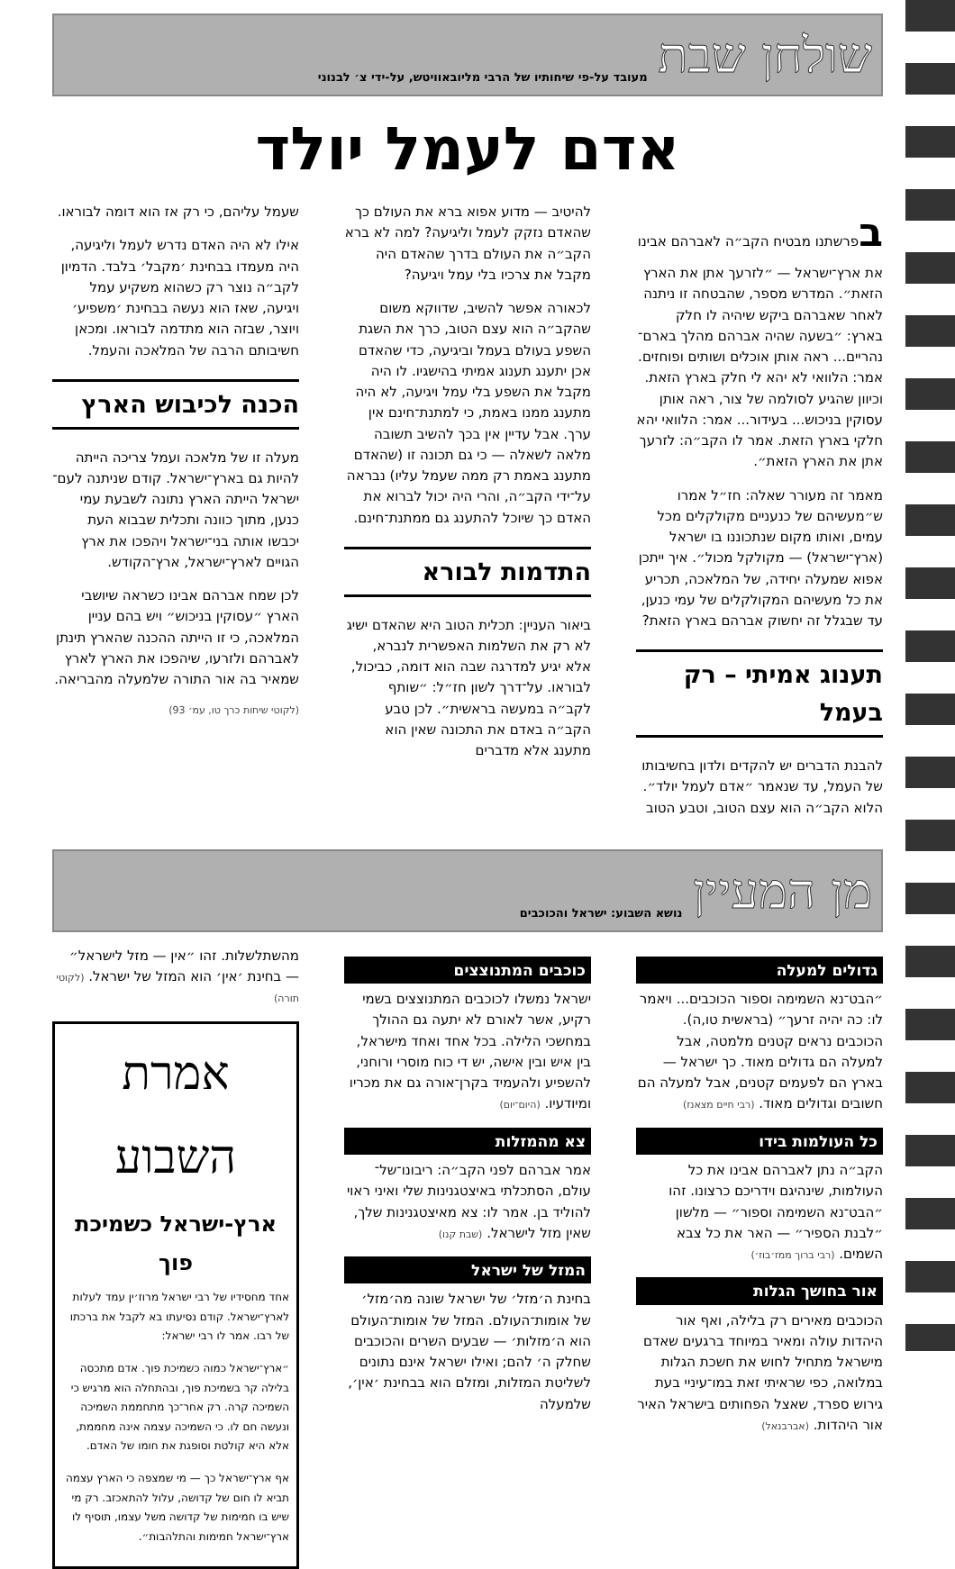שולחן שבת מעובד על-פי שיחותיו של הרבי מליובאוויטש, על-ידי צ׳ לבנוני
אדם לעמל יולד
בפרשתנו מבטיח הקב״ה לאברהם אבינו את ארץ־ישראל — ״לזרעך אתן את הארץ הזאת״. המדרש מספר, שהבטחה זו ניתנה לאחר שאברהם ביקש שיהיה לו חלק בארץ: ״בשעה שהיה אברהם מהלך בארם־נהריים... ראה אותן אוכלים ושותים ופוחזים. אמר: הלוואי לא יהא לי חלק בארץ הזאת. וכיוון שהגיע לסולמה של צור, ראה אותן עסוקין בניכוש... בעידור... אמר: הלוואי יהא חלקי בארץ הזאת. אמר לו הקב״ה: לזרעך אתן את הארץ הזאת״.
מאמר זה מעורר שאלה: חז״ל אמרו ש״מעשיהם של כנעניים מקולקלים מכל עמים, ואותו מקום שנתכוננו בו ישראל (ארץ־ישראל) — מקולקל מכול״. איך ייתכן אפוא שמעלה יחידה, של המלאכה, תכריע את כל מעשיהם המקולקלים של עמי כנען, עד שבגלל זה יחשוק אברהם בארץ הזאת?
תענוג אמיתי – רק בעמל
להבנת הדברים יש להקדים ולדון בחשיבותו של העמל, עד שנאמר ״אדם לעמל יולד״. הלוא הקב״ה הוא עצם הטוב, וטבע הטוב
להיטיב — מדוע אפוא ברא את העולם כך שהאדם נזקק לעמל וליגיעה? למה לא ברא הקב״ה את העולם בדרך שהאדם היה מקבל את צרכיו בלי עמל ויגיעה?
לכאורה אפשר להשיב, שדווקא משום שהקב״ה הוא עצם הטוב, כרך את השגת השפע בעולם בעמל וביגיעה, כדי שהאדם אכן יתענג תענוג אמיתי בהישגיו. לו היה מקבל את השפע בלי עמל ויגיעה, לא היה מתענג ממנו באמת, כי למתנת־חינם אין ערך. אבל עדיין אין בכך להשיב תשובה מלאה לשאלה — כי גם תכונה זו (שהאדם מתענג באמת רק ממה שעמל עליו) נבראה על־ידי הקב״ה, והרי היה יכול לברוא את האדם כך שיוכל להתענג גם ממתנת־חינם.
התדמות לבורא
ביאור העניין: תכלית הטוב היא שהאדם ישיג לא רק את השלמות האפשרית לנברא, אלא יגיע למדרגה שבה הוא דומה, כביכול, לבוראו. על־דרך לשון חז״ל: ״שותף לקב״ה במעשה בראשית״. לכן טבע הקב״ה באדם את התכונה שאין הוא מתענג אלא מדברים
שעמל עליהם, כי רק אז הוא דומה לבוראו.
אילו לא היה האדם נדרש לעמל וליגיעה, היה מעמדו בבחינת ׳מקבל׳ בלבד. הדמיון לקב״ה נוצר רק כשהוא משקיע עמל ויגיעה, שאז הוא נעשה בבחינת ׳משפיע׳ ויוצר, שבזה הוא מתדמה לבוראו. ומכאן חשיבותם הרבה של המלאכה והעמל.
הכנה לכיבוש הארץ
מעלה זו של מלאכה ועמל צריכה הייתה להיות גם בארץ־ישראל. קודם שניתנה לעם־ישראל הייתה הארץ נתונה לשבעת עמי כנען, מתוך כוונה ותכלית שבבוא העת יכבשו אותה בני־ישראל ויהפכו את ארץ הגויים לארץ־ישראל, ארץ־הקודש.
לכן שמח אברהם אבינו כשראה שיושבי הארץ ״עסוקין בניכוש״ ויש בהם עניין המלאכה, כי זו הייתה ההכנה שהארץ תינתן לאברהם ולזרעו, שיהפכו את הארץ לארץ שמאיר בה אור התורה שלמעלה מהבריאה.
(לקוטי שיחות כרך טו, עמ׳ 93)
מן המעיין נושא השבוע: ישראל והכוכבים
גדולים למעלה
״הבט־נא השמימה וספור הכוכבים... ויאמר לו: כה יהיה זרעך״ (בראשית טו,ה). הכוכבים נראים קטנים מלמטה, אבל למעלה הם גדולים מאוד. כך ישראל — בארץ הם לפעמים קטנים, אבל למעלה הם חשובים וגדולים מאוד. (רבי חיים מצאנז)
כל העולמות בידו
הקב״ה נתן לאברהם אבינו את כל העולמות, שינהיגם וידריכם כרצונו. זהו ״הבט־נא השמימה וספור״ — מלשון ״לבנת הספיר״ — האר את כל צבא השמים. (רבי ברוך ממז׳בוז׳)
אור בחושך הגלות
הכוכבים מאירים רק בלילה, ואף אור היהדות עולה ומאיר במיוחד ברגעים שאדם מישראל מתחיל לחוש את חשכת הגלות במלואה, כפי שראיתי זאת במו־עיניי בעת גירוש ספרד, שאצל הפחותים בישראל האיר אור היהדות. (אברבנאל)
כוכבים המתנוצצים
ישראל נמשלו לכוכבים המתנוצצים בשמי רקיע, אשר לאורם לא יתעה גם ההולך במחשכי הלילה. בכל אחד ואחד מישראל, בין איש ובין אישה, יש די כוח מוסרי ורוחני, להשפיע ולהעמיד בקרן־אורה גם את מכריו ומיודעיו. (היום־יום)
צא מהמזלות
אמר אברהם לפני הקב״ה: ריבונו־של־עולם, הסתכלתי באיצטגנינות שלי ואיני ראוי להוליד בן. אמר לו: צא מאיצטגנינות שלך, שאין מזל לישראל. (שבת קנו)
המזל של ישראל
בחינת ה׳מזל׳ של ישראל שונה מה׳מזל׳ של אומות־העולם. המזל של אומות־העולם הוא ה׳מזלות׳ — שבעים השרים והכוכבים שחלק ה׳ להם; ואילו ישראל אינם נתונים לשליטת המזלות, ומזלם הוא בבחינת ׳אין׳, שלמעלה
מהשתלשלות. זהו ״אין — מזל לישראל״ — בחינת ׳אין׳ הוא המזל של ישראל. (לקוטי תורה)
אמרת השבוע
ארץ-ישראל כשמיכת פוך
אחד מחסידיו של רבי ישראל מרוז׳ין עמד לעלות לארץ־ישראל. קודם נסיעתו בא לקבל את ברכתו של רבו. אמר לו רבי ישראל:
״ארץ־ישראל כמוה כשמיכת פוך. אדם מתכסה בלילה קר בשמיכת פוך, ובהתחלה הוא מרגיש כי השמיכה קרה. רק אחר־כך מתחממת השמיכה ונעשה חם לו. כי השמיכה עצמה אינה מחממת, אלא היא קולטת וסופגת את חומו של האדם.
אף ארץ־ישראל כך — מי שמצפה כי הארץ עצמה תביא לו חום של קדושה, עלול להתאכזב. רק מי שיש בו חמימות של קדושה משל עצמו, תוסיף לו ארץ־ישראל חמימות והתלהבות״.